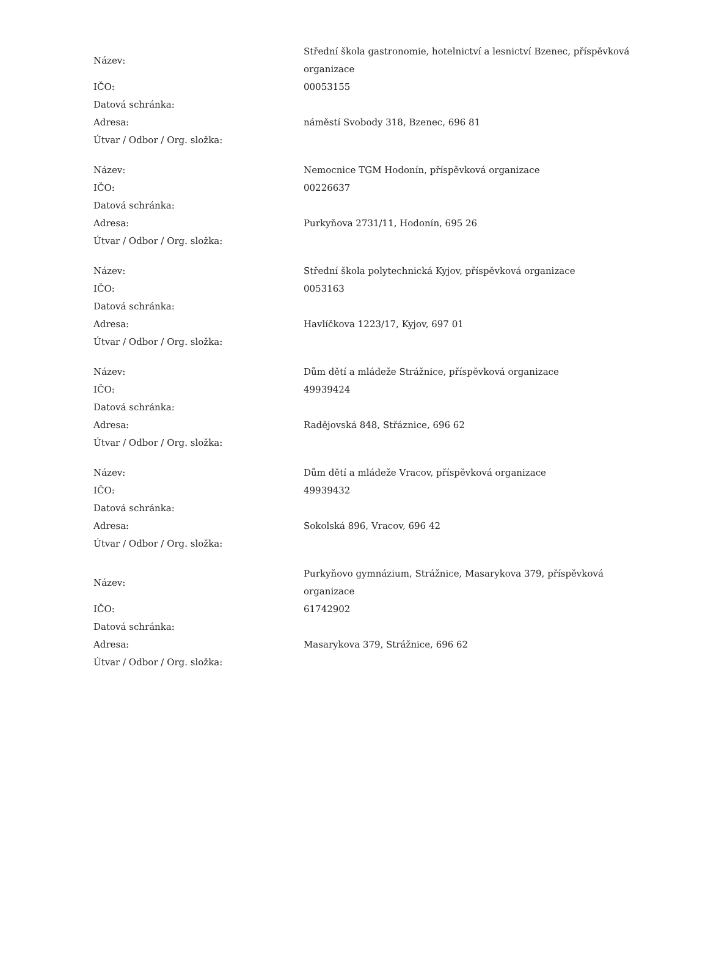| Název: | Střední škola gastronomie, hotelnictví a lesnictví Bzenec, příspěvková organizace |
| IČO: | 00053155 |
| Datová schránka: | |
| Adresa: | náměstí Svobody 318, Bzenec, 696 81 |
| Útvar / Odbor / Org. složka: | |
| Název: | Nemocnice TGM Hodonín, příspěvková organizace |
| IČO: | 00226637 |
| Datová schránka: | |
| Adresa: | Purkyňova 2731/11, Hodonín, 695 26 |
| Útvar / Odbor / Org. složka: | |
| Název: | Střední škola polytechnická Kyjov, příspěvková organizace |
| IČO: | 0053163 |
| Datová schránka: | |
| Adresa: | Havlíčkova 1223/17, Kyjov, 697 01 |
| Útvar / Odbor / Org. složka: | |
| Název: | Dům dětí a mládeže Strážnice, příspěvková organizace |
| IČO: | 49939424 |
| Datová schránka: | |
| Adresa: | Radějovská 848, Střáznice, 696 62 |
| Útvar / Odbor / Org. složka: | |
| Název: | Dům dětí a mládeže Vracov, příspěvková organizace |
| IČO: | 49939432 |
| Datová schránka: | |
| Adresa: | Sokolská 896, Vracov, 696 42 |
| Útvar / Odbor / Org. složka: | |
| Název: | Purkyňovo gymnázium, Strážnice, Masarykova 379, příspěvková organizace |
| IČO: | 61742902 |
| Datová schránka: | |
| Adresa: | Masarykova 379, Strážnice, 696 62 |
| Útvar / Odbor / Org. složka: | |